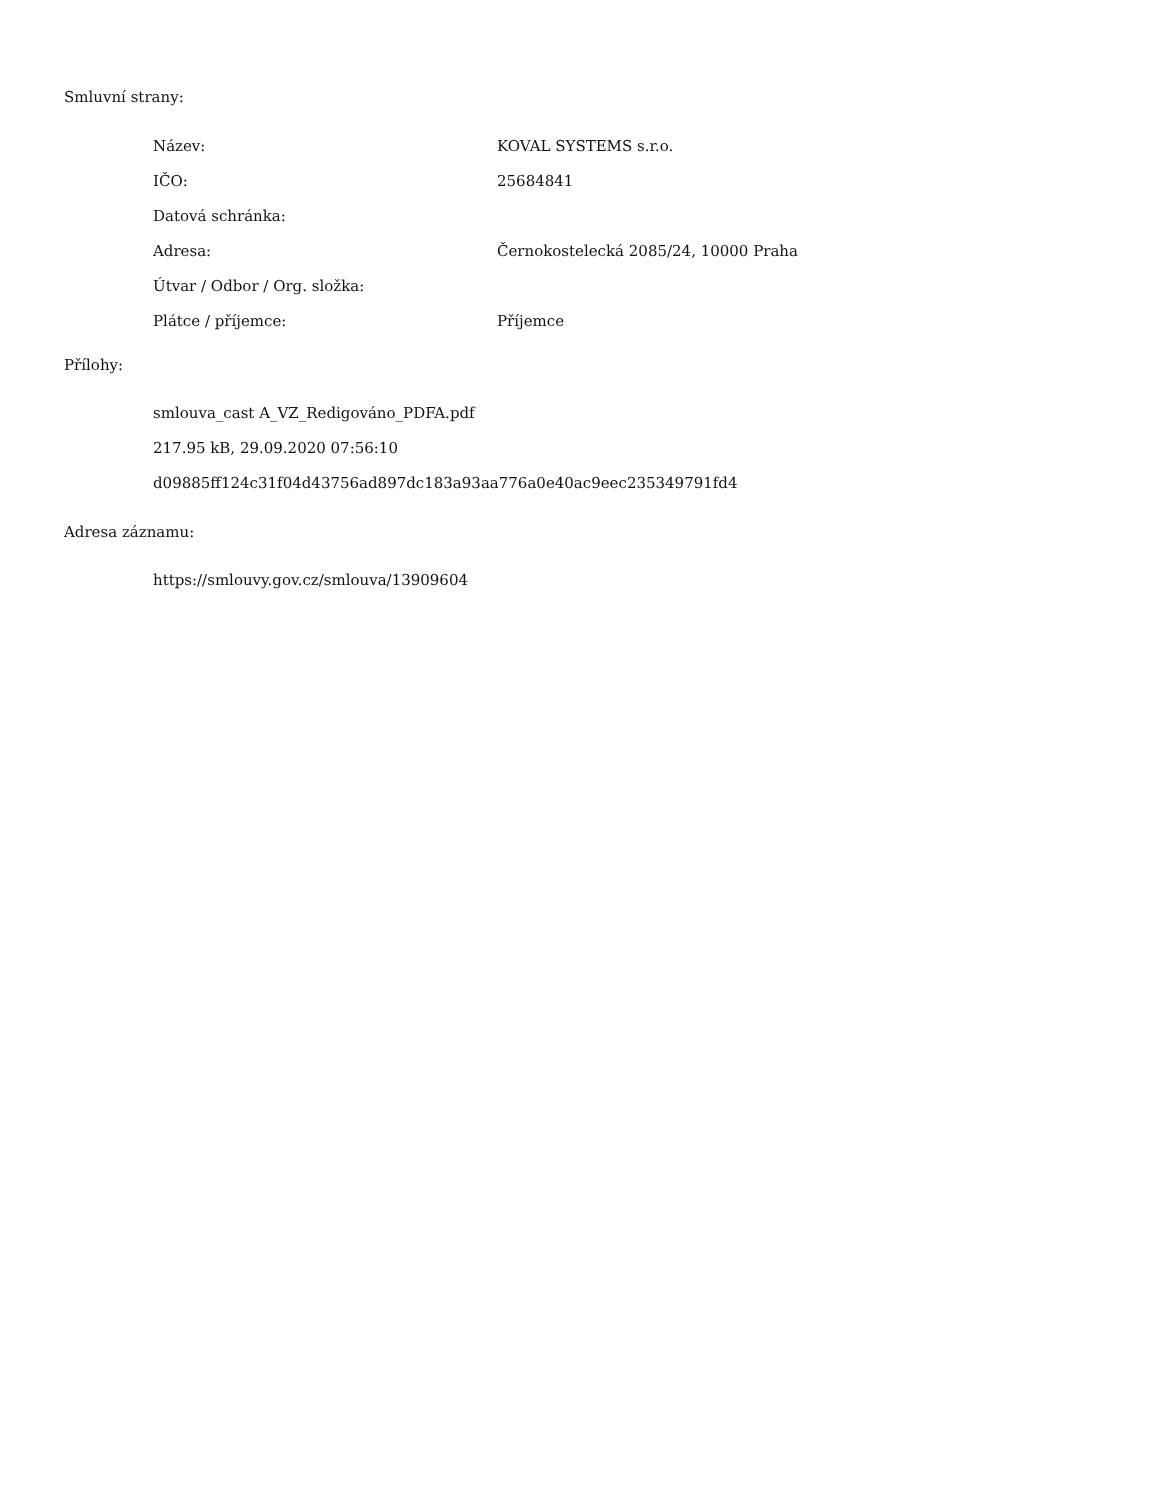Smluvní strany:
| Název: | KOVAL SYSTEMS s.r.o. |
| IČO: | 25684841 |
| Datová schránka: | |
| Adresa: | Černokostelecká 2085/24, 10000 Praha |
| Útvar / Odbor / Org. složka: | |
| Plátce / příjemce: | Příjemce |
Přílohy:
smlouva_cast A_VZ_Redigováno_PDFA.pdf
217.95 kB, 29.09.2020 07:56:10
d09885ff124c31f04d43756ad897dc183a93aa776a0e40ac9eec235349791fd4
Adresa záznamu:
https://smlouvy.gov.cz/smlouva/13909604